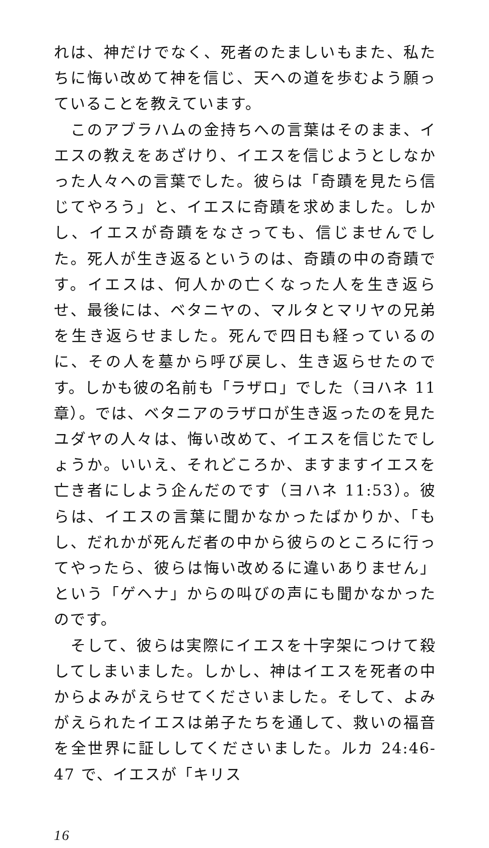れは、神だけでなく、死者のたましいもまた、私たちに悔い改めて神を信じ、天への道を歩むよう願っていることを教えています。
　このアブラハムの金持ちへの言葉はそのまま、イエスの教えをあざけり、イエスを信じようとしなかった人々への言葉でした。彼らは「奇蹟を見たら信じてやろう」と、イエスに奇蹟を求めました。しかし、イエスが奇蹟をなさっても、信じませんでした。死人が生き返るというのは、奇蹟の中の奇蹟です。イエスは、何人かの亡くなった人を生き返らせ、最後には、ベタニヤの、マルタとマリヤの兄弟を生き返らせました。死んで四日も経っているのに、その人を墓から呼び戻し、生き返らせたのです。しかも彼の名前も「ラザロ」でした（ヨハネ 11 章）。では、ベタニアのラザロが生き返ったのを見たユダヤの人々は、悔い改めて、イエスを信じたでしょうか。いいえ、それどころか、ますますイエスを亡き者にしよう企んだのです（ヨハネ 11:53）。彼らは、イエスの言葉に聞かなかったばかりか、「もし、だれかが死んだ者の中から彼らのところに行ってやったら、彼らは悔い改めるに違いありません」という「ゲヘナ」からの叫びの声にも聞かなかったのです。
　そして、彼らは実際にイエスを十字架につけて殺してしまいました。しかし、神はイエスを死者の中からよみがえらせてくださいました。そして、よみがえられたイエスは弟子たちを通して、救いの福音を全世界に証ししてくださいました。ルカ 24:46-47 で、イエスが「キリス
16